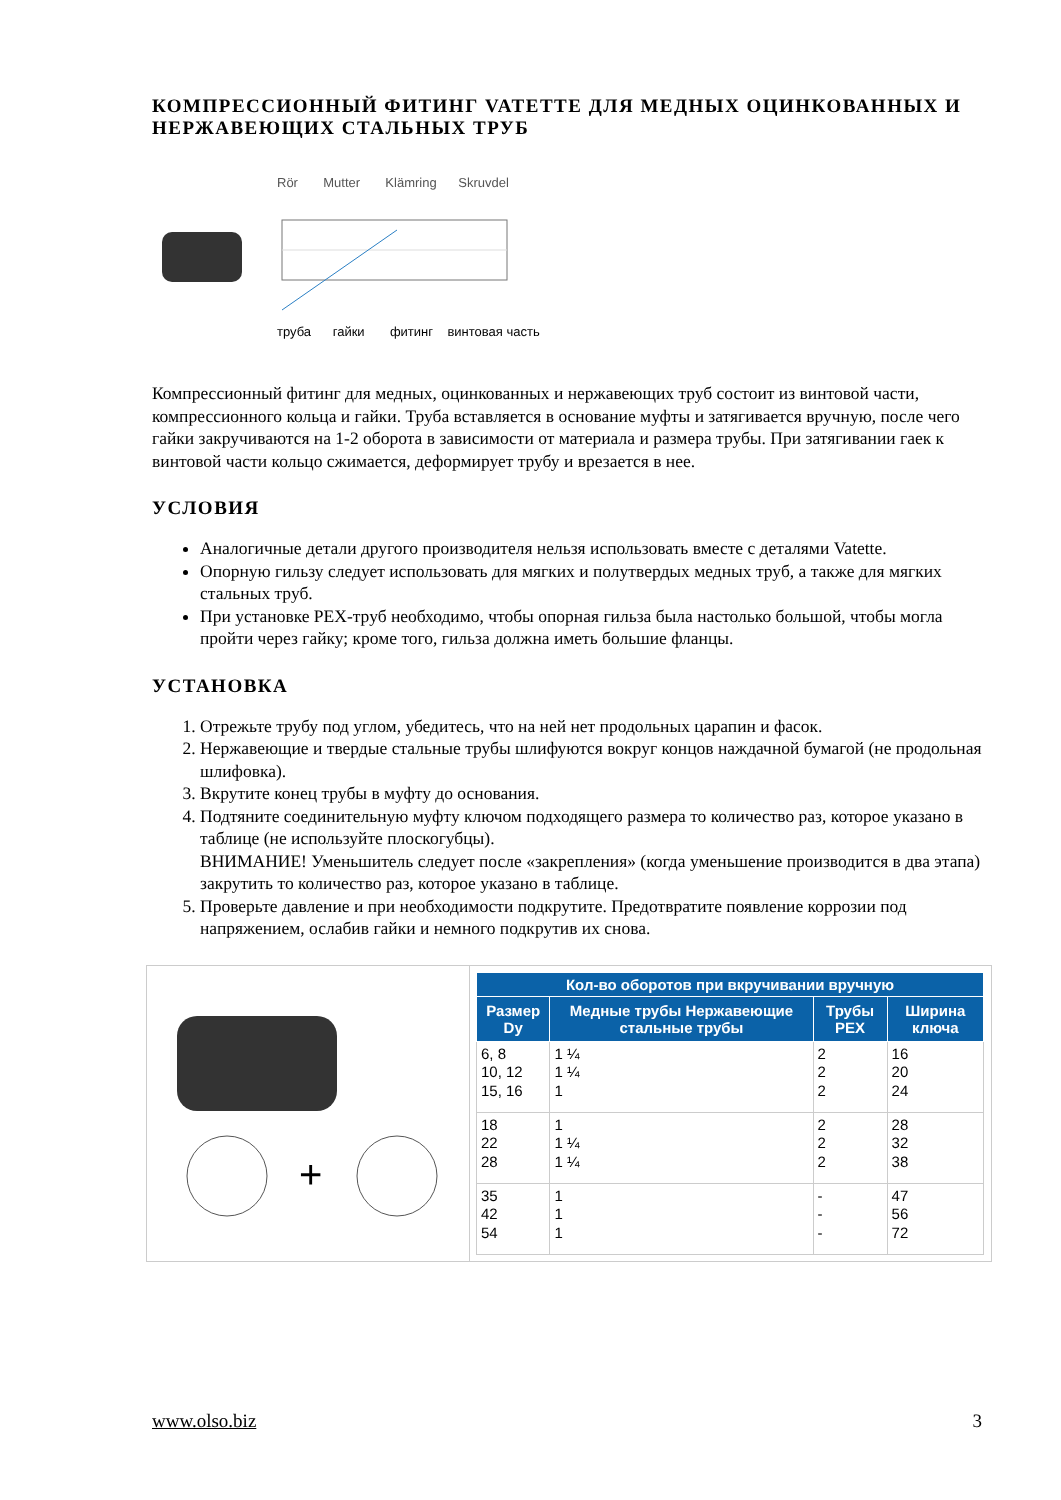КОМПРЕССИОННЫЙ ФИТИНГ VATETTE ДЛЯ МЕДНЫХ ОЦИНКОВАННЫХ И НЕРЖАВЕЮЩИХ СТАЛЬНЫХ ТРУБ
Rör Mutter Klämring Skruvdel
труба гайки фитинг винтовая часть
Компрессионный фитинг для медных, оцинкованных и нержавеющих труб состоит из винтовой части, компрессионного кольца и гайки. Труба вставляется в основание муфты и затягивается вручную, после чего гайки закручиваются на 1-2 оборота в зависимости от материала и размера трубы. При затягивании гаек к винтовой части кольцо сжимается, деформирует трубу и врезается в нее.
УСЛОВИЯ
Аналогичные детали другого производителя нельзя использовать вместе с деталями Vatette.
Опорную гильзу следует использовать для мягких и полутвердых медных труб, а также для мягких стальных труб.
При установке PEX-труб необходимо, чтобы опорная гильза была настолько большой, чтобы могла пройти через гайку; кроме того, гильза должна иметь большие фланцы.
УСТАНОВКА
1. Отрежьте трубу под углом, убедитесь, что на ней нет продольных царапин и фасок.
2. Нержавеющие и твердые стальные трубы шлифуются вокруг концов наждачной бумагой (не продольная шлифовка).
3. Вкрутите конец трубы в муфту до основания.
4. Подтяните соединительную муфту ключом подходящего размера то количество раз, которое указано в таблице (не используйте плоскогубцы).
ВНИМАНИЕ! Уменьшитель следует после «закрепления» (когда уменьшение производится в два этапа) закрутить то количество раз, которое указано в таблице.
5. Проверьте давление и при необходимости подкрутите. Предотвратите появление коррозии под напряжением, ослабив гайки и немного подкрутив их снова.
+
| Кол-во оборотов при вкручивании вручную | | | |
| --- | --- | --- | --- |
| Размер Dy | Медные трубы Нержавеющие стальные трубы | Трубы PEX | Ширина ключа |
| 6, 8 10, 12 15, 16 | 1 ¼ 1 ¼ 1 | 2 2 2 | 16 20 24 |
| 18 22 28 | 1 1 ¼ 1 ¼ | 2 2 2 | 28 32 38 |
| 35 42 54 | 1 1 1 | - - - | 47 56 72 |
www.olso.biz 3